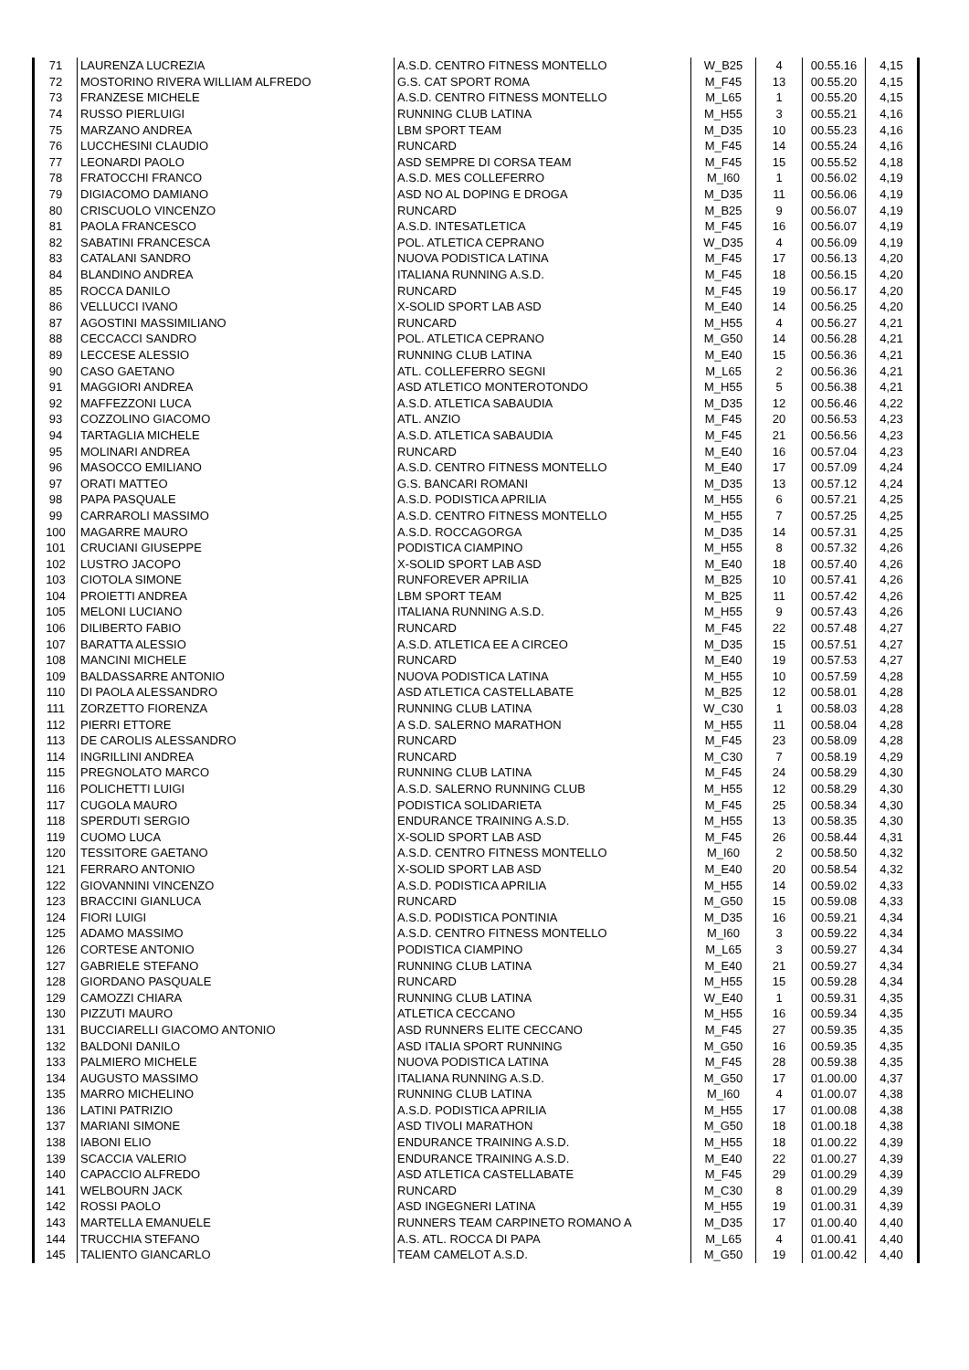| 71 | LAURENZA LUCREZIA | A.S.D. CENTRO FITNESS MONTELLO | W_B25 | 4 | 00.55.16 | 4,15 |
| 72 | MOSTORINO RIVERA WILLIAM ALFREDO | G.S. CAT SPORT ROMA | M_F45 | 13 | 00.55.20 | 4,15 |
| 73 | FRANZESE MICHELE | A.S.D. CENTRO FITNESS MONTELLO | M_L65 | 1 | 00.55.20 | 4,15 |
| 74 | RUSSO PIERLUIGI | RUNNING CLUB LATINA | M_H55 | 3 | 00.55.21 | 4,16 |
| 75 | MARZANO ANDREA | LBM SPORT TEAM | M_D35 | 10 | 00.55.23 | 4,16 |
| 76 | LUCCHESINI CLAUDIO | RUNCARD | M_F45 | 14 | 00.55.24 | 4,16 |
| 77 | LEONARDI PAOLO | ASD SEMPRE DI CORSA TEAM | M_F45 | 15 | 00.55.52 | 4,18 |
| 78 | FRATOCCHI FRANCO | A.S.D. MES COLLEFERRO | M_I60 | 1 | 00.56.02 | 4,19 |
| 79 | DIGIACOMO DAMIANO | ASD NO AL DOPING E DROGA | M_D35 | 11 | 00.56.06 | 4,19 |
| 80 | CRISCUOLO VINCENZO | RUNCARD | M_B25 | 9 | 00.56.07 | 4,19 |
| 81 | PAOLA FRANCESCO | A.S.D. INTESATLETICA | M_F45 | 16 | 00.56.07 | 4,19 |
| 82 | SABATINI FRANCESCA | POL. ATLETICA CEPRANO | W_D35 | 4 | 00.56.09 | 4,19 |
| 83 | CATALANI SANDRO | NUOVA PODISTICA LATINA | M_F45 | 17 | 00.56.13 | 4,20 |
| 84 | BLANDINO ANDREA | ITALIANA RUNNING A.S.D. | M_F45 | 18 | 00.56.15 | 4,20 |
| 85 | ROCCA DANILO | RUNCARD | M_F45 | 19 | 00.56.17 | 4,20 |
| 86 | VELLUCCI IVANO | X-SOLID SPORT LAB ASD | M_E40 | 14 | 00.56.25 | 4,20 |
| 87 | AGOSTINI MASSIMILIANO | RUNCARD | M_H55 | 4 | 00.56.27 | 4,21 |
| 88 | CECCACCI SANDRO | POL. ATLETICA CEPRANO | M_G50 | 14 | 00.56.28 | 4,21 |
| 89 | LECCESE ALESSIO | RUNNING CLUB LATINA | M_E40 | 15 | 00.56.36 | 4,21 |
| 90 | CASO GAETANO | ATL. COLLEFERRO SEGNI | M_L65 | 2 | 00.56.36 | 4,21 |
| 91 | MAGGIORI ANDREA | ASD ATLETICO MONTEROTONDO | M_H55 | 5 | 00.56.38 | 4,21 |
| 92 | MAFFEZZONI LUCA | A.S.D. ATLETICA SABAUDIA | M_D35 | 12 | 00.56.46 | 4,22 |
| 93 | COZZOLINO GIACOMO | ATL. ANZIO | M_F45 | 20 | 00.56.53 | 4,23 |
| 94 | TARTAGLIA MICHELE | A.S.D. ATLETICA SABAUDIA | M_F45 | 21 | 00.56.56 | 4,23 |
| 95 | MOLINARI ANDREA | RUNCARD | M_E40 | 16 | 00.57.04 | 4,23 |
| 96 | MASOCCO EMILIANO | A.S.D. CENTRO FITNESS MONTELLO | M_E40 | 17 | 00.57.09 | 4,24 |
| 97 | ORATI MATTEO | G.S. BANCARI ROMANI | M_D35 | 13 | 00.57.12 | 4,24 |
| 98 | PAPA PASQUALE | A.S.D. PODISTICA APRILIA | M_H55 | 6 | 00.57.21 | 4,25 |
| 99 | CARRAROLI MASSIMO | A.S.D. CENTRO FITNESS MONTELLO | M_H55 | 7 | 00.57.25 | 4,25 |
| 100 | MAGARRE MAURO | A.S.D. ROCCAGORGA | M_D35 | 14 | 00.57.31 | 4,25 |
| 101 | CRUCIANI GIUSEPPE | PODISTICA CIAMPINO | M_H55 | 8 | 00.57.32 | 4,26 |
| 102 | LUSTRO JACOPO | X-SOLID SPORT LAB ASD | M_E40 | 18 | 00.57.40 | 4,26 |
| 103 | CIOTOLA SIMONE | RUNFOREVER APRILIA | M_B25 | 10 | 00.57.41 | 4,26 |
| 104 | PROIETTI ANDREA | LBM SPORT TEAM | M_B25 | 11 | 00.57.42 | 4,26 |
| 105 | MELONI LUCIANO | ITALIANA RUNNING A.S.D. | M_H55 | 9 | 00.57.43 | 4,26 |
| 106 | DILIBERTO FABIO | RUNCARD | M_F45 | 22 | 00.57.48 | 4,27 |
| 107 | BARATTA ALESSIO | A.S.D. ATLETICA EE A CIRCEO | M_D35 | 15 | 00.57.51 | 4,27 |
| 108 | MANCINI MICHELE | RUNCARD | M_E40 | 19 | 00.57.53 | 4,27 |
| 109 | BALDASSARRE ANTONIO | NUOVA PODISTICA LATINA | M_H55 | 10 | 00.57.59 | 4,28 |
| 110 | DI PAOLA ALESSANDRO | ASD ATLETICA CASTELLABATE | M_B25 | 12 | 00.58.01 | 4,28 |
| 111 | ZORZETTO FIORENZA | RUNNING CLUB LATINA | W_C30 | 1 | 00.58.03 | 4,28 |
| 112 | PIERRI ETTORE | A S.D. SALERNO MARATHON | M_H55 | 11 | 00.58.04 | 4,28 |
| 113 | DE CAROLIS ALESSANDRO | RUNCARD | M_F45 | 23 | 00.58.09 | 4,28 |
| 114 | INGRILLINI ANDREA | RUNCARD | M_C30 | 7 | 00.58.19 | 4,29 |
| 115 | PREGNOLATO MARCO | RUNNING CLUB LATINA | M_F45 | 24 | 00.58.29 | 4,30 |
| 116 | POLICHETTI LUIGI | A.S.D. SALERNO RUNNING CLUB | M_H55 | 12 | 00.58.29 | 4,30 |
| 117 | CUGOLA MAURO | PODISTICA SOLIDARIETA | M_F45 | 25 | 00.58.34 | 4,30 |
| 118 | SPERDUTI SERGIO | ENDURANCE TRAINING A.S.D. | M_H55 | 13 | 00.58.35 | 4,30 |
| 119 | CUOMO LUCA | X-SOLID SPORT LAB ASD | M_F45 | 26 | 00.58.44 | 4,31 |
| 120 | TESSITORE GAETANO | A.S.D. CENTRO FITNESS MONTELLO | M_I60 | 2 | 00.58.50 | 4,32 |
| 121 | FERRARO ANTONIO | X-SOLID SPORT LAB ASD | M_E40 | 20 | 00.58.54 | 4,32 |
| 122 | GIOVANNINI VINCENZO | A.S.D. PODISTICA APRILIA | M_H55 | 14 | 00.59.02 | 4,33 |
| 123 | BRACCINI GIANLUCA | RUNCARD | M_G50 | 15 | 00.59.08 | 4,33 |
| 124 | FIORI LUIGI | A.S.D. PODISTICA PONTINIA | M_D35 | 16 | 00.59.21 | 4,34 |
| 125 | ADAMO MASSIMO | A.S.D. CENTRO FITNESS MONTELLO | M_I60 | 3 | 00.59.22 | 4,34 |
| 126 | CORTESE ANTONIO | PODISTICA CIAMPINO | M_L65 | 3 | 00.59.27 | 4,34 |
| 127 | GABRIELE STEFANO | RUNNING CLUB LATINA | M_E40 | 21 | 00.59.27 | 4,34 |
| 128 | GIORDANO PASQUALE | RUNCARD | M_H55 | 15 | 00.59.28 | 4,34 |
| 129 | CAMOZZI CHIARA | RUNNING CLUB LATINA | W_E40 | 1 | 00.59.31 | 4,35 |
| 130 | PIZZUTI MAURO | ATLETICA CECCANO | M_H55 | 16 | 00.59.34 | 4,35 |
| 131 | BUCCIARELLI GIACOMO ANTONIO | ASD RUNNERS ELITE CECCANO | M_F45 | 27 | 00.59.35 | 4,35 |
| 132 | BALDONI DANILO | ASD ITALIA SPORT RUNNING | M_G50 | 16 | 00.59.35 | 4,35 |
| 133 | PALMIERO MICHELE | NUOVA PODISTICA LATINA | M_F45 | 28 | 00.59.38 | 4,35 |
| 134 | AUGUSTO MASSIMO | ITALIANA RUNNING A.S.D. | M_G50 | 17 | 01.00.00 | 4,37 |
| 135 | MARRO MICHELINO | RUNNING CLUB LATINA | M_I60 | 4 | 01.00.07 | 4,38 |
| 136 | LATINI PATRIZIO | A.S.D. PODISTICA APRILIA | M_H55 | 17 | 01.00.08 | 4,38 |
| 137 | MARIANI SIMONE | ASD TIVOLI MARATHON | M_G50 | 18 | 01.00.18 | 4,38 |
| 138 | IABONI ELIO | ENDURANCE TRAINING A.S.D. | M_H55 | 18 | 01.00.22 | 4,39 |
| 139 | SCACCIA VALERIO | ENDURANCE TRAINING A.S.D. | M_E40 | 22 | 01.00.27 | 4,39 |
| 140 | CAPACCIO ALFREDO | ASD ATLETICA CASTELLABATE | M_F45 | 29 | 01.00.29 | 4,39 |
| 141 | WELBOURN JACK | RUNCARD | M_C30 | 8 | 01.00.29 | 4,39 |
| 142 | ROSSI PAOLO | ASD INGEGNERI LATINA | M_H55 | 19 | 01.00.31 | 4,39 |
| 143 | MARTELLA EMANUELE | RUNNERS TEAM CARPINETO ROMANO A | M_D35 | 17 | 01.00.40 | 4,40 |
| 144 | TRUCCHIA STEFANO | A.S. ATL. ROCCA DI PAPA | M_L65 | 4 | 01.00.41 | 4,40 |
| 145 | TALIENTO GIANCARLO | TEAM CAMELOT A.S.D. | M_G50 | 19 | 01.00.42 | 4,40 |